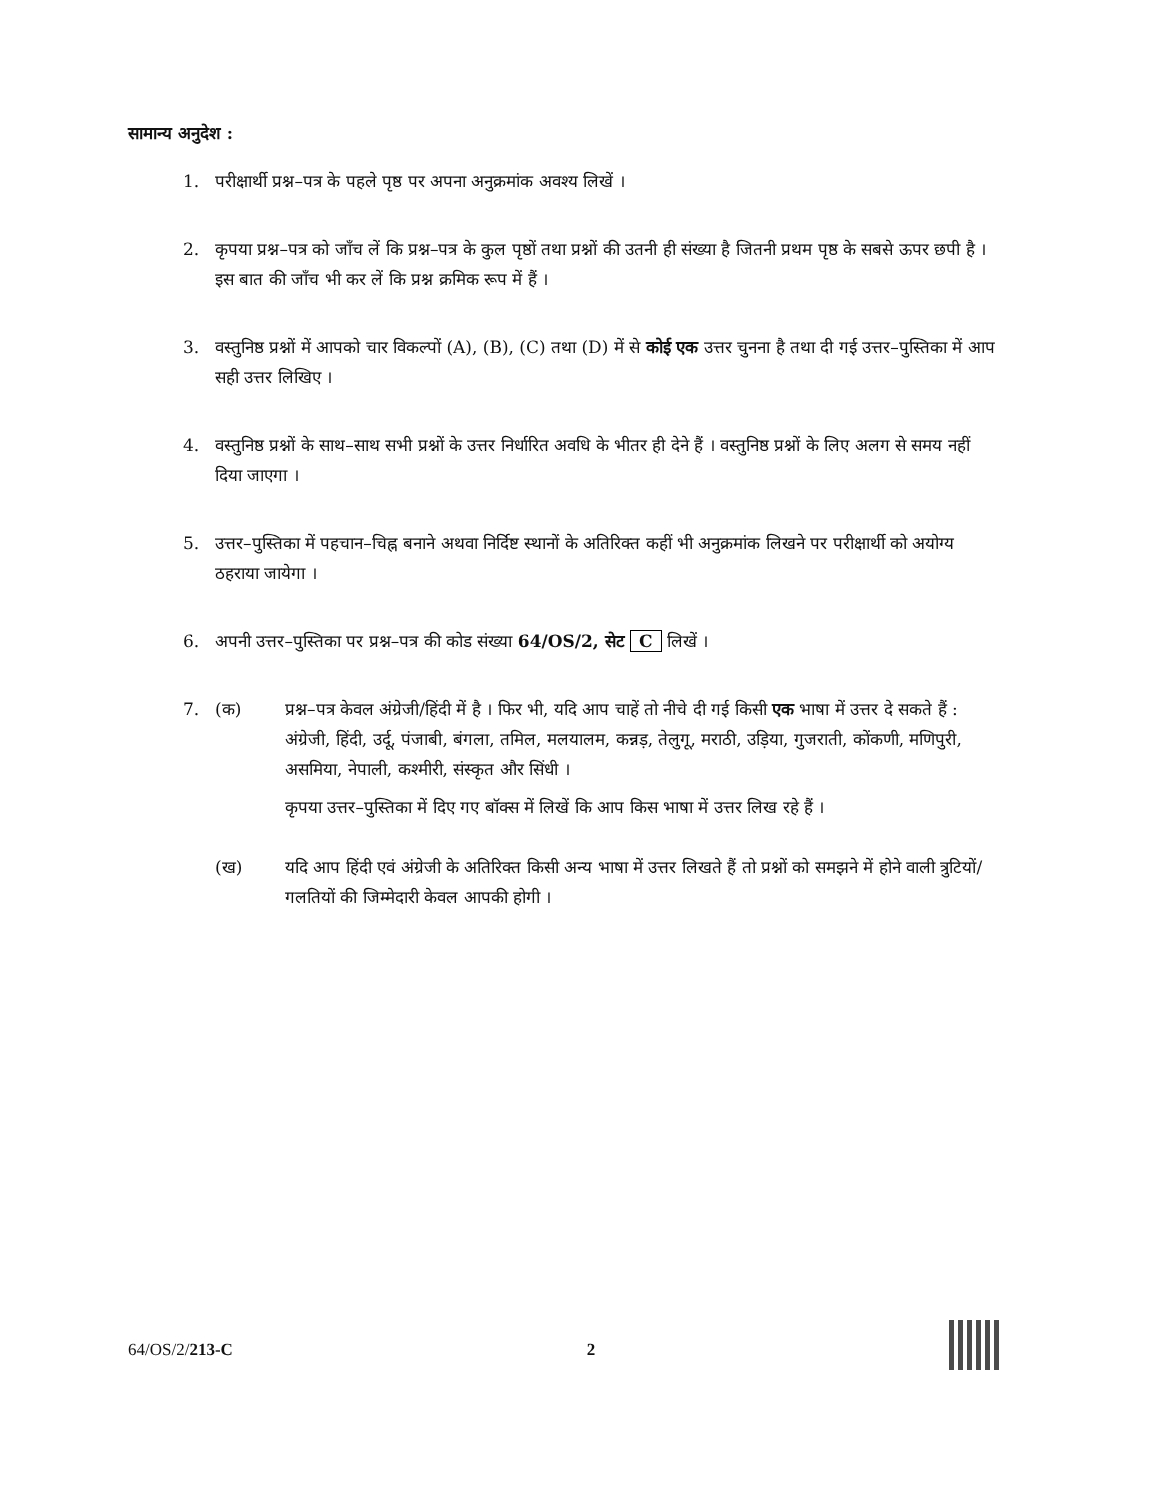सामान्य अनुदेश :
1. परीक्षार्थी प्रश्न–पत्र के पहले पृष्ठ पर अपना अनुक्रमांक अवश्य लिखें ।
2. कृपया प्रश्न–पत्र को जाँच लें कि प्रश्न–पत्र के कुल पृष्ठों तथा प्रश्नों की उतनी ही संख्या है जितनी प्रथम पृष्ठ के सबसे ऊपर छपी है । इस बात की जाँच भी कर लें कि प्रश्न क्रमिक रूप में हैं ।
3. वस्तुनिष्ठ प्रश्नों में आपको चार विकल्पों (A), (B), (C) तथा (D) में से कोई एक उत्तर चुनना है तथा दी गई उत्तर–पुस्तिका में आप सही उत्तर लिखिए ।
4. वस्तुनिष्ठ प्रश्नों के साथ–साथ सभी प्रश्नों के उत्तर निर्धारित अवधि के भीतर ही देने हैं । वस्तुनिष्ठ प्रश्नों के लिए अलग से समय नहीं दिया जाएगा ।
5. उत्तर–पुस्तिका में पहचान–चिह्न बनाने अथवा निर्दिष्ट स्थानों के अतिरिक्त कहीं भी अनुक्रमांक लिखने पर परीक्षार्थी को अयोग्य ठहराया जायेगा ।
6. अपनी उत्तर–पुस्तिका पर प्रश्न–पत्र की कोड संख्या 64/OS/2, सेट C लिखें ।
7. (क) प्रश्न–पत्र केवल अंग्रेजी/हिंदी में है । फिर भी, यदि आप चाहें तो नीचे दी गई किसी एक भाषा में उत्तर दे सकते हैं :
अंग्रेजी, हिंदी, उर्दू, पंजाबी, बंगला, तमिल, मलयालम, कन्नड़, तेलुगू, मराठी, उड़िया, गुजराती, कोंकणी, मणिपुरी, असमिया, नेपाली, कश्मीरी, संस्कृत और सिंधी ।
कृपया उत्तर–पुस्तिका में दिए गए बॉक्स में लिखें कि आप किस भाषा में उत्तर लिख रहे हैं ।
(ख) यदि आप हिंदी एवं अंग्रेजी के अतिरिक्त किसी अन्य भाषा में उत्तर लिखते हैं तो प्रश्नों को समझने में होने वाली त्रुटियों/गलतियों की जिम्मेदारी केवल आपकी होगी ।
64/OS/2/213-C 2